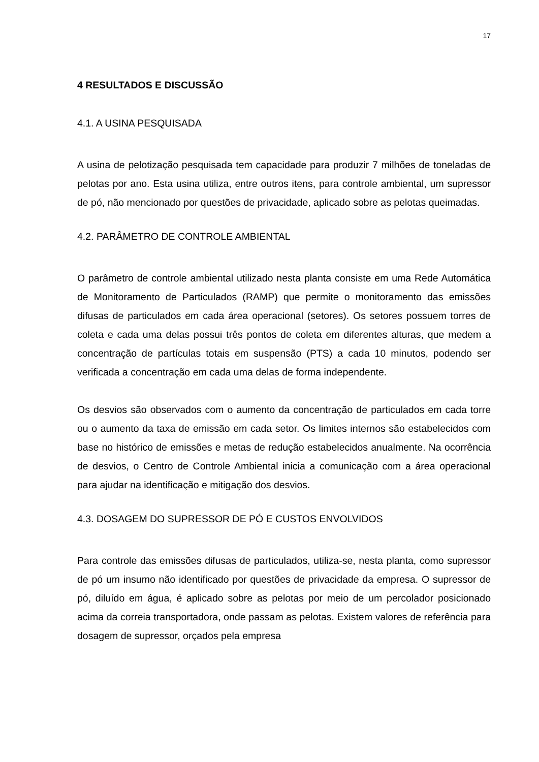17
4 RESULTADOS E DISCUSSÃO
4.1. A USINA PESQUISADA
A usina de pelotização pesquisada tem capacidade para produzir 7 milhões de toneladas de pelotas por ano. Esta usina utiliza, entre outros itens, para controle ambiental, um supressor de pó, não mencionado por questões de privacidade, aplicado sobre as pelotas queimadas.
4.2. PARÂMETRO DE CONTROLE AMBIENTAL
O parâmetro de controle ambiental utilizado nesta planta consiste em uma Rede Automática de Monitoramento de Particulados (RAMP) que permite o monitoramento das emissões difusas de particulados em cada área operacional (setores). Os setores possuem torres de coleta e cada uma delas possui três pontos de coleta em diferentes alturas, que medem a concentração de partículas totais em suspensão (PTS) a cada 10 minutos, podendo ser verificada a concentração em cada uma delas de forma independente.
Os desvios são observados com o aumento da concentração de particulados em cada torre ou o aumento da taxa de emissão em cada setor. Os limites internos são estabelecidos com base no histórico de emissões e metas de redução estabelecidos anualmente. Na ocorrência de desvios, o Centro de Controle Ambiental inicia a comunicação com a área operacional para ajudar na identificação e mitigação dos desvios.
4.3. DOSAGEM DO SUPRESSOR DE PÓ E CUSTOS ENVOLVIDOS
Para controle das emissões difusas de particulados, utiliza-se, nesta planta, como supressor de pó um insumo não identificado por questões de privacidade da empresa. O supressor de pó, diluído em água, é aplicado sobre as pelotas por meio de um percolador posicionado acima da correia transportadora, onde passam as pelotas. Existem valores de referência para dosagem de supressor, orçados pela empresa